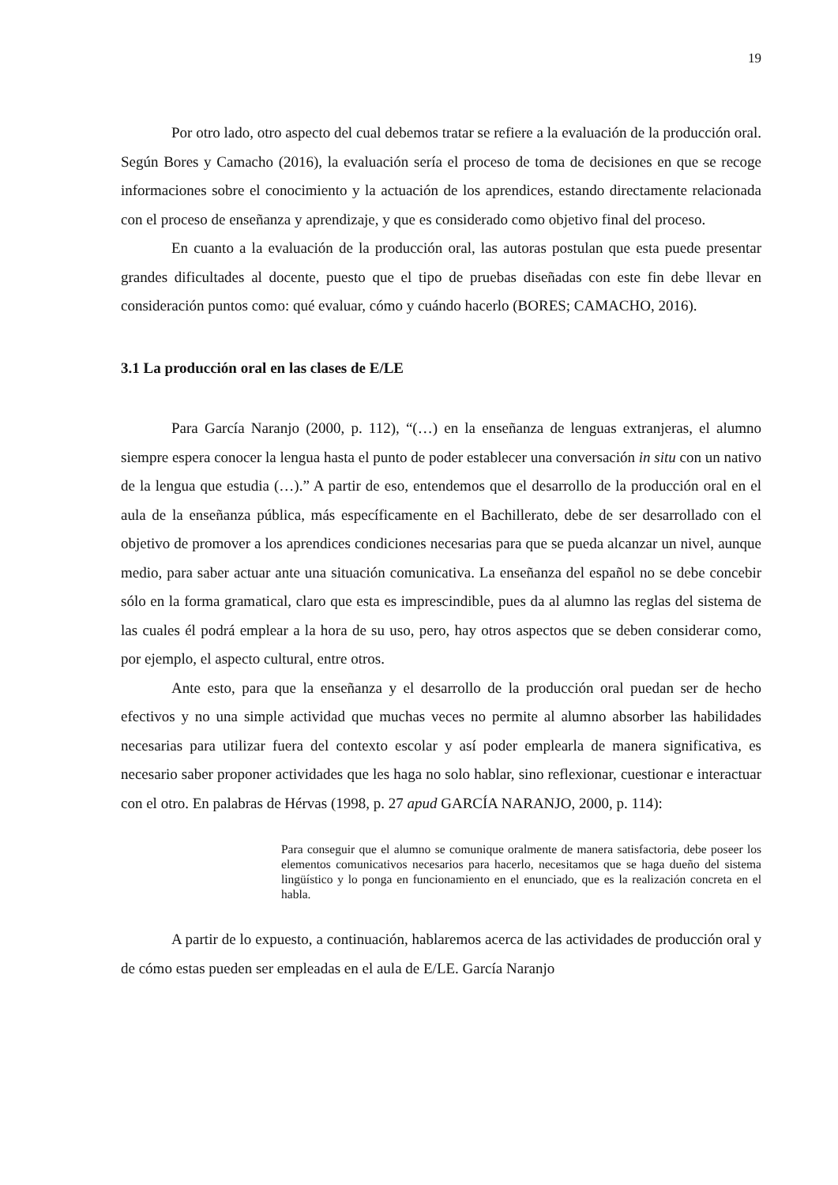19
Por otro lado, otro aspecto del cual debemos tratar se refiere a la evaluación de la producción oral. Según Bores y Camacho (2016), la evaluación sería el proceso de toma de decisiones en que se recoge informaciones sobre el conocimiento y la actuación de los aprendices, estando directamente relacionada con el proceso de enseñanza y aprendizaje, y que es considerado como objetivo final del proceso.
En cuanto a la evaluación de la producción oral, las autoras postulan que esta puede presentar grandes dificultades al docente, puesto que el tipo de pruebas diseñadas con este fin debe llevar en consideración puntos como: qué evaluar, cómo y cuándo hacerlo (BORES; CAMACHO, 2016).
3.1 La producción oral en las clases de E/LE
Para García Naranjo (2000, p. 112), “(…) en la enseñanza de lenguas extranjeras, el alumno siempre espera conocer la lengua hasta el punto de poder establecer una conversación in situ con un nativo de la lengua que estudia (…).” A partir de eso, entendemos que el desarrollo de la producción oral en el aula de la enseñanza pública, más específicamente en el Bachillerato, debe de ser desarrollado con el objetivo de promover a los aprendices condiciones necesarias para que se pueda alcanzar un nivel, aunque medio, para saber actuar ante una situación comunicativa. La enseñanza del español no se debe concebir sólo en la forma gramatical, claro que esta es imprescindible, pues da al alumno las reglas del sistema de las cuales él podrá emplear a la hora de su uso, pero, hay otros aspectos que se deben considerar como, por ejemplo, el aspecto cultural, entre otros.
Ante esto, para que la enseñanza y el desarrollo de la producción oral puedan ser de hecho efectivos y no una simple actividad que muchas veces no permite al alumno absorber las habilidades necesarias para utilizar fuera del contexto escolar y así poder emplearla de manera significativa, es necesario saber proponer actividades que les haga no solo hablar, sino reflexionar, cuestionar e interactuar con el otro. En palabras de Hérvas (1998, p. 27 apud GARCÍA NARANJO, 2000, p. 114):
Para conseguir que el alumno se comunique oralmente de manera satisfactoria, debe poseer los elementos comunicativos necesarios para hacerlo, necesitamos que se haga dueño del sistema lingüístico y lo ponga en funcionamiento en el enunciado, que es la realización concreta en el habla.
A partir de lo expuesto, a continuación, hablaremos acerca de las actividades de producción oral y de cómo estas pueden ser empleadas en el aula de E/LE. García Naranjo